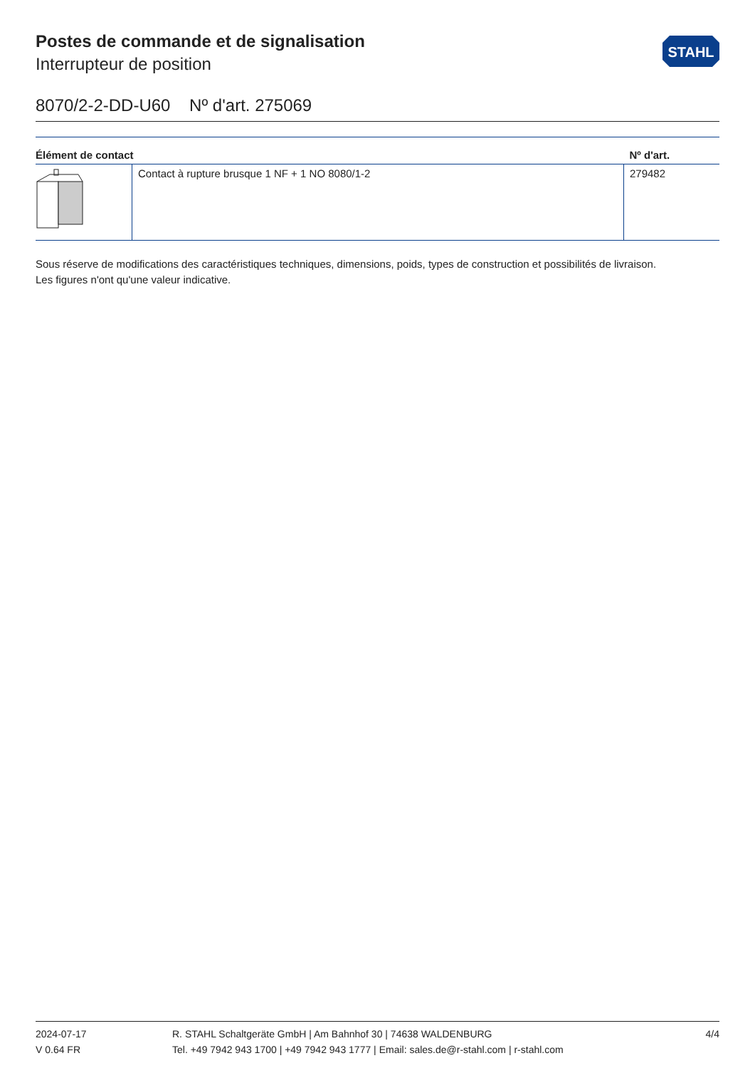Postes de commande et de signalisation
Interrupteur de position
STAHL
8070/2-2-DD-U60 Nº d'art. 275069
| Élément de contact | | Nº d'art. |
| --- | --- | --- |
| | Contact à rupture brusque 1 NF + 1 NO 8080/1-2 | 279482 |
Sous réserve de modifications des caractéristiques techniques, dimensions, poids, types de construction et possibilités de livraison.
Les figures n'ont qu'une valeur indicative.
2024-07-17
V 0.64 FR
R. STAHL Schaltgeräte GmbH | Am Bahnhof 30 | 74638 WALDENBURG
Tel. +49 7942 943 1700 | +49 7942 943 1777 | Email: sales.de@r-stahl.com | r-stahl.com
4/4